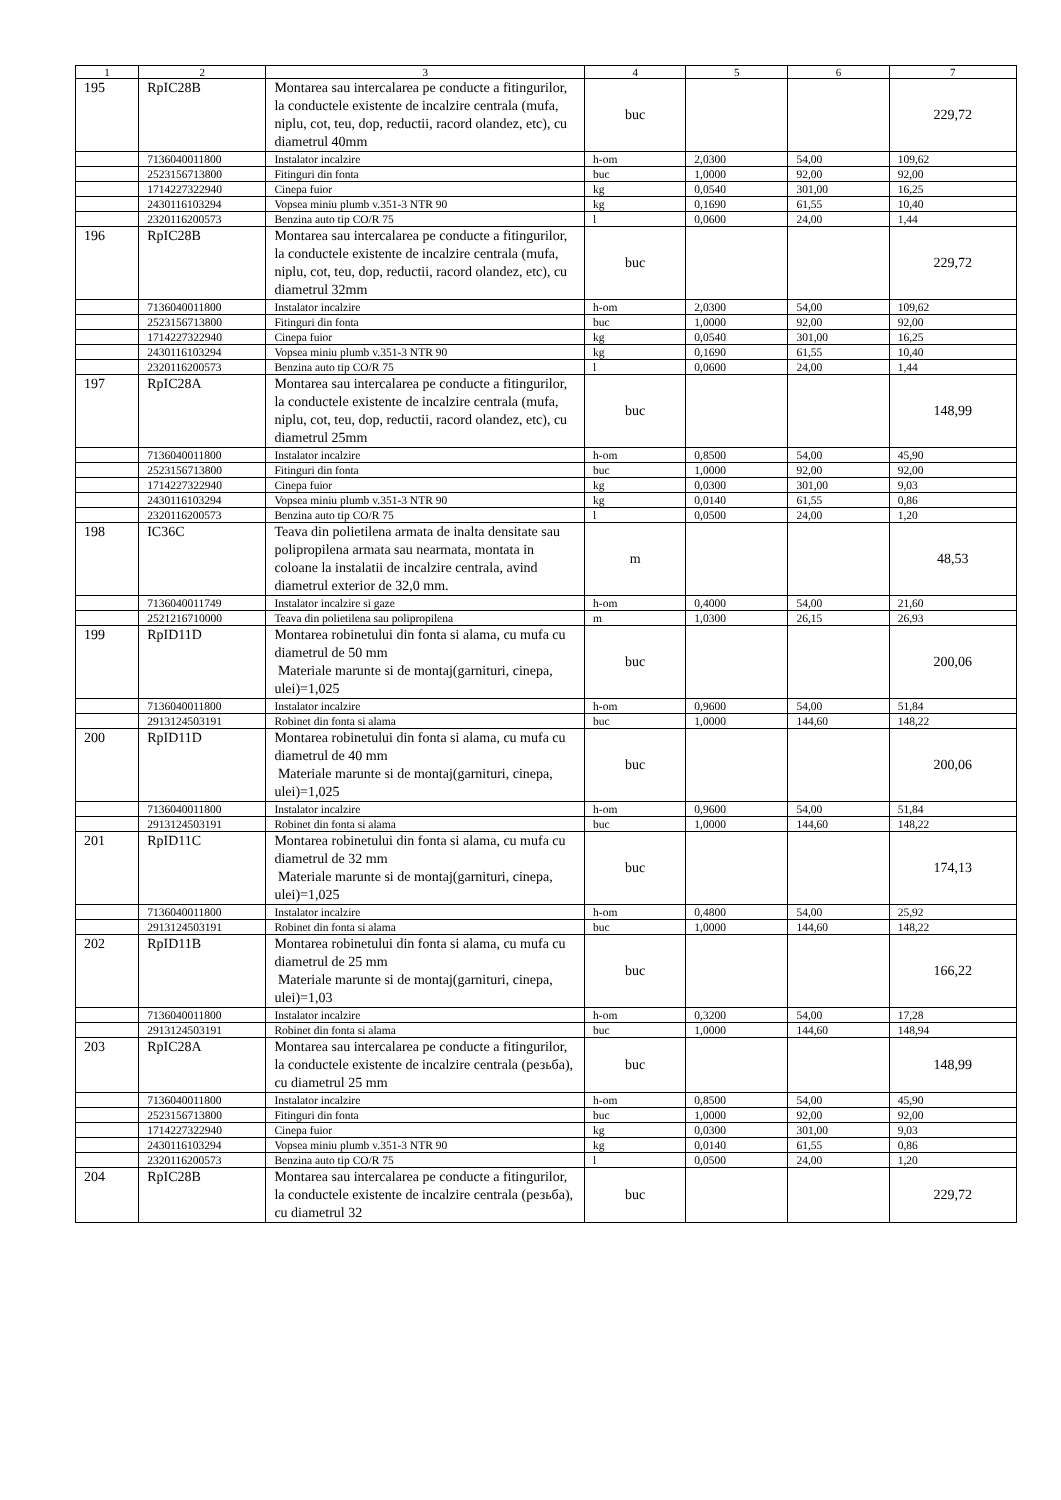| 1 | 2 | 3 | 4 | 5 | 6 | 7 |
| --- | --- | --- | --- | --- | --- | --- |
| 195 | RpIC28B | Montarea sau intercalarea pe conducte a fitingurilor, la conductele existente de incalzire centrala (mufa, niplu, cot, teu, dop, reductii, racord olandez, etc), cu diametrul 40mm | buc | | | 229,72 |
| | 7136040011800 | Instalator incalzire | h-om | 2,0300 | 54,00 | 109,62 |
| | 2523156713800 | Fitinguri din fonta | buc | 1,0000 | 92,00 | 92,00 |
| | 1714227322940 | Cinepa fuior | kg | 0,0540 | 301,00 | 16,25 |
| | 2430116103294 | Vopsea miniu plumb v.351-3 NTR 90 | kg | 0,1690 | 61,55 | 10,40 |
| | 2320116200573 | Benzina auto tip CO/R 75 | l | 0,0600 | 24,00 | 1,44 |
| 196 | RpIC28B | Montarea sau intercalarea pe conducte a fitingurilor, la conductele existente de incalzire centrala (mufa, niplu, cot, teu, dop, reductii, racord olandez, etc), cu diametrul 32mm | buc | | | 229,72 |
| | 7136040011800 | Instalator incalzire | h-om | 2,0300 | 54,00 | 109,62 |
| | 2523156713800 | Fitinguri din fonta | buc | 1,0000 | 92,00 | 92,00 |
| | 1714227322940 | Cinepa fuior | kg | 0,0540 | 301,00 | 16,25 |
| | 2430116103294 | Vopsea miniu plumb v.351-3 NTR 90 | kg | 0,1690 | 61,55 | 10,40 |
| | 2320116200573 | Benzina auto tip CO/R 75 | l | 0,0600 | 24,00 | 1,44 |
| 197 | RpIC28A | Montarea sau intercalarea pe conducte a fitingurilor, la conductele existente de incalzire centrala (mufa, niplu, cot, teu, dop, reductii, racord olandez, etc), cu diametrul 25mm | buc | | | 148,99 |
| | 7136040011800 | Instalator incalzire | h-om | 0,8500 | 54,00 | 45,90 |
| | 2523156713800 | Fitinguri din fonta | buc | 1,0000 | 92,00 | 92,00 |
| | 1714227322940 | Cinepa fuior | kg | 0,0300 | 301,00 | 9,03 |
| | 2430116103294 | Vopsea miniu plumb v.351-3 NTR 90 | kg | 0,0140 | 61,55 | 0,86 |
| | 2320116200573 | Benzina auto tip CO/R 75 | l | 0,0500 | 24,00 | 1,20 |
| 198 | IC36C | Teava din polietilena armata de inalta densitate sau polipropilena armata sau nearmata, montata in coloane la instalatii de incalzire centrala, avind diametrul exterior de 32,0 mm. | m | | | 48,53 |
| | 7136040011749 | Instalator incalzire si gaze | h-om | 0,4000 | 54,00 | 21,60 |
| | 2521216710000 | Teava din polietilena sau polipropilena | m | 1,0300 | 26,15 | 26,93 |
| 199 | RpID11D | Montarea robinetului din fonta si alama, cu mufa cu diametrul de 50 mm Materiale marunte si de montaj(garnituri, cinepa, ulei)=1,025 | buc | | | 200,06 |
| | 7136040011800 | Instalator incalzire | h-om | 0,9600 | 54,00 | 51,84 |
| | 2913124503191 | Robinet din fonta si alama | buc | 1,0000 | 144,60 | 148,22 |
| 200 | RpID11D | Montarea robinetului din fonta si alama, cu mufa cu diametrul de 40 mm Materiale marunte si de montaj(garnituri, cinepa, ulei)=1,025 | buc | | | 200,06 |
| | 7136040011800 | Instalator incalzire | h-om | 0,9600 | 54,00 | 51,84 |
| | 2913124503191 | Robinet din fonta si alama | buc | 1,0000 | 144,60 | 148,22 |
| 201 | RpID11C | Montarea robinetului din fonta si alama, cu mufa cu diametrul de 32 mm Materiale marunte si de montaj(garnituri, cinepa, ulei)=1,025 | buc | | | 174,13 |
| | 7136040011800 | Instalator incalzire | h-om | 0,4800 | 54,00 | 25,92 |
| | 2913124503191 | Robinet din fonta si alama | buc | 1,0000 | 144,60 | 148,22 |
| 202 | RpID11B | Montarea robinetului din fonta si alama, cu mufa cu diametrul de 25 mm Materiale marunte si de montaj(garnituri, cinepa, ulei)=1,03 | buc | | | 166,22 |
| | 7136040011800 | Instalator incalzire | h-om | 0,3200 | 54,00 | 17,28 |
| | 2913124503191 | Robinet din fonta si alama | buc | 1,0000 | 144,60 | 148,94 |
| 203 | RpIC28A | Montarea sau intercalarea pe conducte a fitingurilor, la conductele existente de incalzire centrala (резьба), cu diametrul 25 mm | buc | | | 148,99 |
| | 7136040011800 | Instalator incalzire | h-om | 0,8500 | 54,00 | 45,90 |
| | 2523156713800 | Fitinguri din fonta | buc | 1,0000 | 92,00 | 92,00 |
| | 1714227322940 | Cinepa fuior | kg | 0,0300 | 301,00 | 9,03 |
| | 2430116103294 | Vopsea miniu plumb v.351-3 NTR 90 | kg | 0,0140 | 61,55 | 0,86 |
| | 2320116200573 | Benzina auto tip CO/R 75 | l | 0,0500 | 24,00 | 1,20 |
| 204 | RpIC28B | Montarea sau intercalarea pe conducte a fitingurilor, la conductele existente de incalzire centrala (резьба), cu diametrul 32 | buc | | | 229,72 |